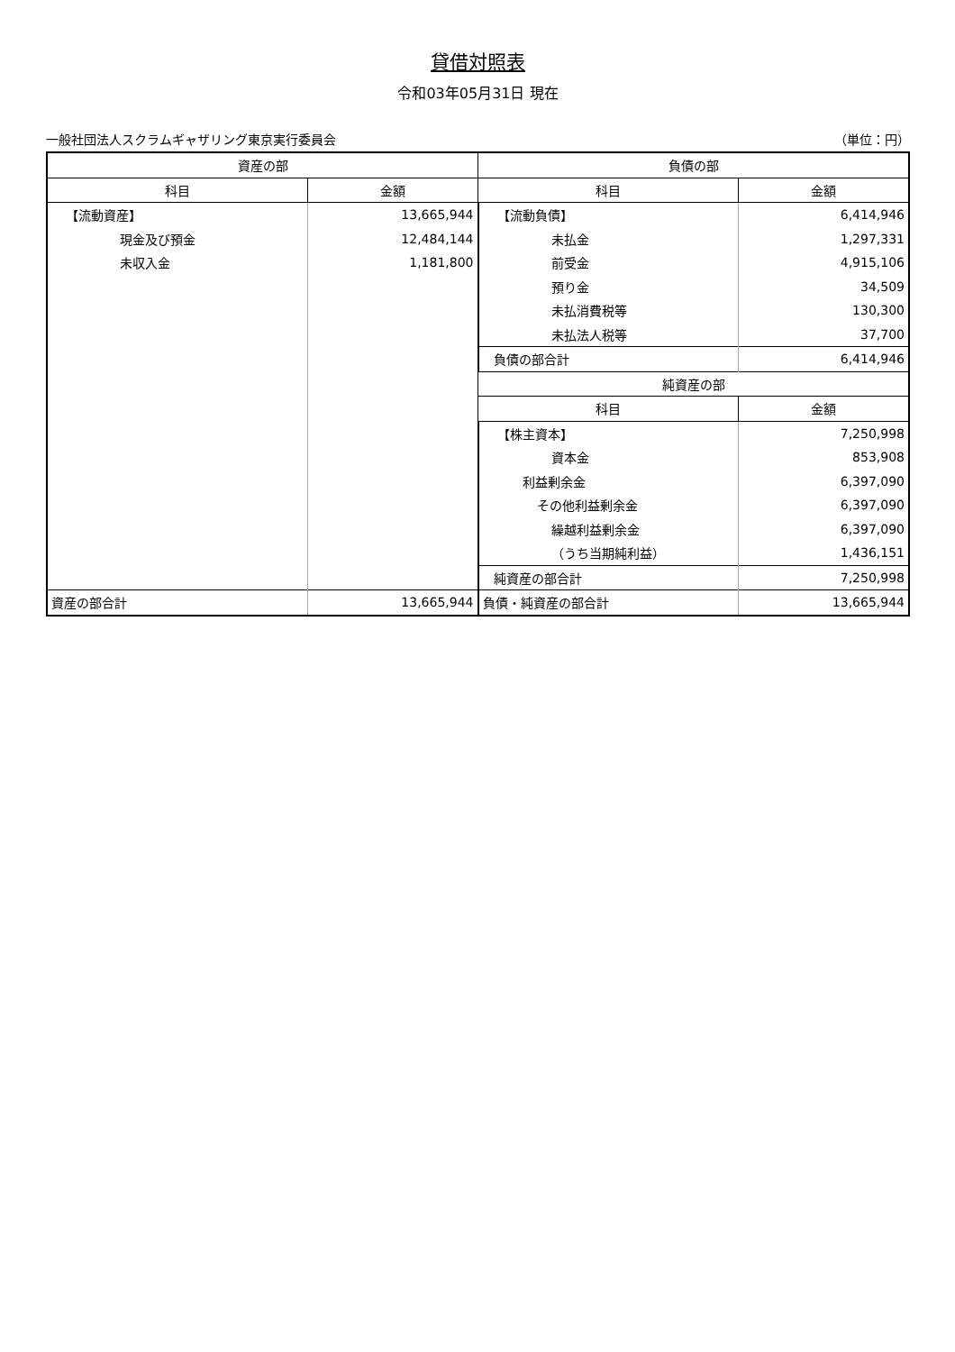貸借対照表
令和03年05月31日 現在
一般社団法人スクラムギャザリング東京実行委員会 （単位：円）
| 資産の部 | | 負債の部 | |
| --- | --- | --- | --- |
| 科目 | 金額 | 科目 | 金額 |
| 【流動資産】 | 13,665,944 | 【流動負債】 | 6,414,946 |
| 現金及び預金 | 12,484,144 | 未払金 | 1,297,331 |
| 未収入金 | 1,181,800 | 前受金 | 4,915,106 |
| | | 預り金 | 34,509 |
| | | 未払消費税等 | 130,300 |
| | | 未払法人税等 | 37,700 |
| | | 負債の部合計 | 6,414,946 |
| | | 純資産の部 | |
| | | 科目 | 金額 |
| | | 【株主資本】 | 7,250,998 |
| | | 資本金 | 853,908 |
| | | 利益剰余金 | 6,397,090 |
| | | その他利益剰余金 | 6,397,090 |
| | | 繰越利益剰余金 | 6,397,090 |
| | | （うち当期純利益） | 1,436,151 |
| | | 純資産の部合計 | 7,250,998 |
| 資産の部合計 | 13,665,944 | 負債・純資産の部合計 | 13,665,944 |